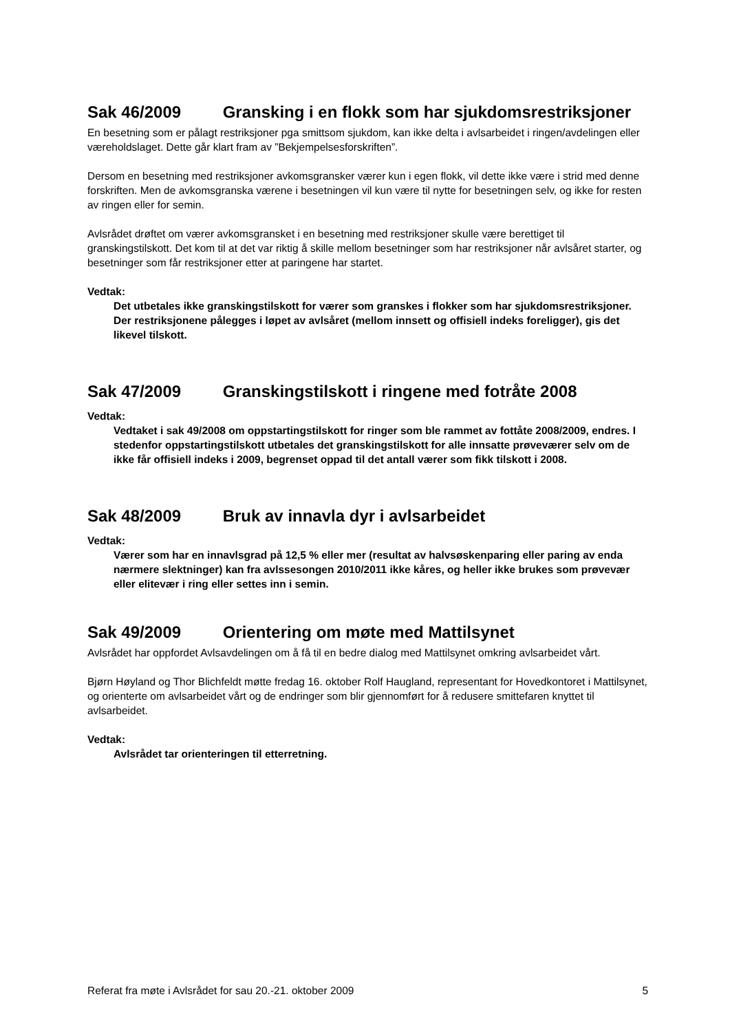Sak 46/2009 Gransking i en flokk som har sjukdomsrestriksjoner
En besetning som er pålagt restriksjoner pga smittsom sjukdom, kan ikke delta i avlsarbeidet i ringen/avdelingen eller væreholdslaget. Dette går klart fram av ”Bekjempelsesforskriften”.
Dersom en besetning med restriksjoner avkomsgransker værer kun i egen flokk, vil dette ikke være i strid med denne forskriften. Men de avkomsgranska værene i besetningen vil kun være til nytte for besetningen selv, og ikke for resten av ringen eller for semin.
Avlsrådet drøftet om værer avkomsgransket i en besetning med restriksjoner skulle være berettiget til granskingstilskott. Det kom til at det var riktig å skille mellom besetninger som har restriksjoner når avlsåret starter, og besetninger som får restriksjoner etter at paringene har startet.
Vedtak:
Det utbetales ikke granskingstilskott for værer som granskes i flokker som har sjukdomsrestriksjoner. Der restriksjonene pålegges i løpet av avlsåret (mellom innsett og offisiell indeks foreligger), gis det likevel tilskott.
Sak 47/2009 Granskingstilskott i ringene med fotråte 2008
Vedtak:
Vedtaket i sak 49/2008 om oppstartingstilskott for ringer som ble rammet av fottåte 2008/2009, endres. I stedenfor oppstartingstilskott utbetales det granskingstilskott for alle innsatte prøveværer selv om de ikke får offisiell indeks i 2009, begrenset oppad til det antall værer som fikk tilskott i 2008.
Sak 48/2009 Bruk av innavla dyr i avlsarbeidet
Vedtak:
Værer som har en innavlsgrad på 12,5 % eller mer (resultat av halvsøskenparing eller paring av enda nærmere slektninger) kan fra avlssesongen 2010/2011 ikke kåres, og heller ikke brukes som prøvevær eller elitevær i ring eller settes inn i semin.
Sak 49/2009 Orientering om møte med Mattilsynet
Avlsrådet har oppfordet Avlsavdelingen om å få til en bedre dialog med Mattilsynet omkring avlsarbeidet vårt.
Bjørn Høyland og Thor Blichfeldt møtte fredag 16. oktober Rolf Haugland, representant for Hovedkontoret i Mattilsynet, og orienterte om avlsarbeidet vårt og de endringer som blir gjennomført for å redusere smittefaren knyttet til avlsarbeidet.
Vedtak:
Avlsrådet tar orienteringen til etterretning.
Referat fra møte i Avlsrådet for sau 20.-21. oktober 2009 5